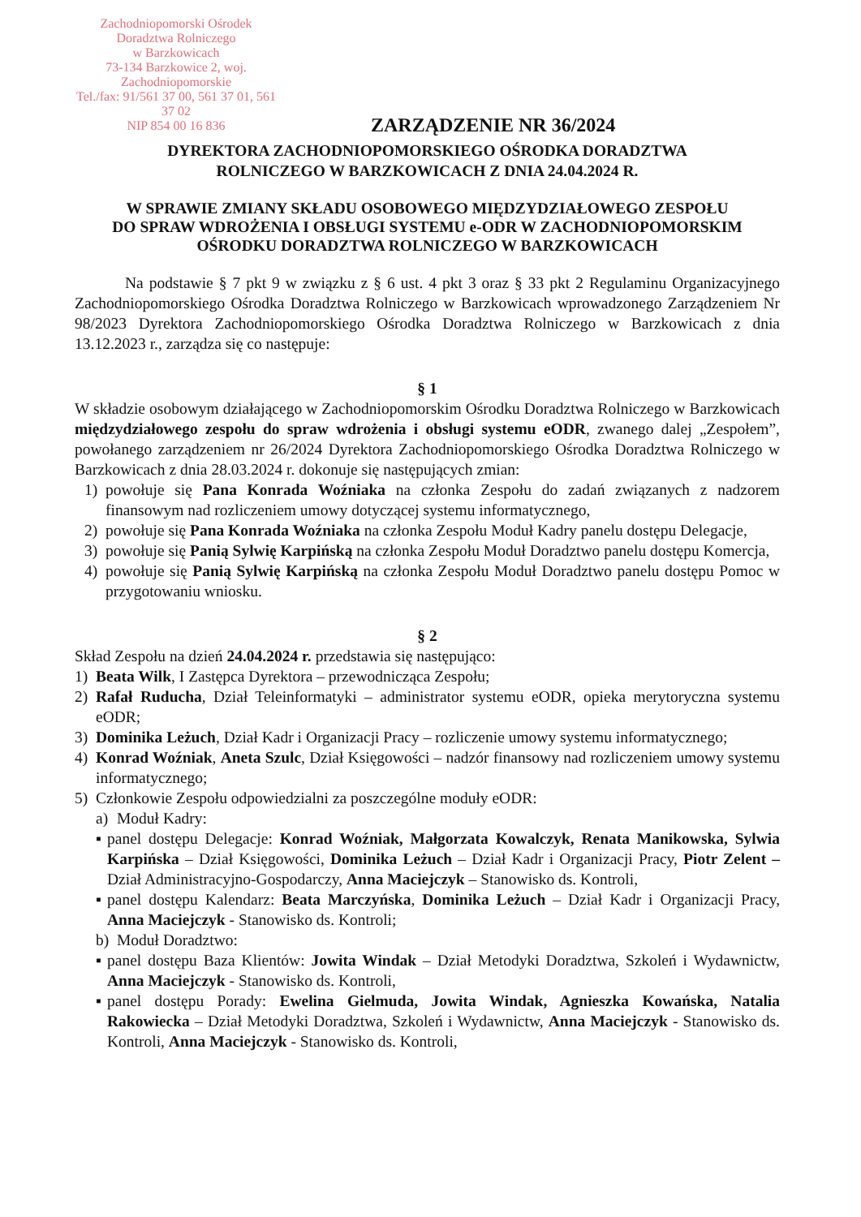Zachodniopomorski Ośrodek
Doradztwa Rolniczego
w Barzkowicach
73-134 Barzkowice 2, woj. Zachodniopomorskie
Tel./fax: 91/561 37 00, 561 37 01, 561 37 02
NIP 854 00 16 836
ZARZĄDZENIE NR 36/2024
DYREKTORA ZACHODNIOPOMORSKIEGO OŚRODKA DORADZTWA
ROLNICZEGO W BARZKOWICACH Z DNIA 24.04.2024 R.
W SPRAWIE ZMIANY SKŁADU OSOBOWEGO MIĘDZYDZIAŁOWEGO ZESPOŁU
DO SPRAW WDROŻENIA I OBSŁUGI SYSTEMU e-ODR W ZACHODNIOPOMORSKIM
OŚRODKU DORADZTWA ROLNICZEGO W BARZKOWICACH
Na podstawie § 7 pkt 9 w związku z § 6 ust. 4 pkt 3 oraz § 33 pkt 2 Regulaminu Organizacyjnego Zachodniopomorskiego Ośrodka Doradztwa Rolniczego w Barzkowicach wprowadzonego Zarządzeniem Nr 98/2023 Dyrektora Zachodniopomorskiego Ośrodka Doradztwa Rolniczego w Barzkowicach z dnia 13.12.2023 r., zarządza się co następuje:
§ 1
W składzie osobowym działającego w Zachodniopomorskim Ośrodku Doradztwa Rolniczego w Barzkowicach międzydziałowego zespołu do spraw wdrożenia i obsługi systemu eODR, zwanego dalej „Zespołem”, powołanego zarządzeniem nr 26/2024 Dyrektora Zachodniopomorskiego Ośrodka Doradztwa Rolniczego w Barzkowicach z dnia 28.03.2024 r. dokonuje się następujących zmian:
1) powołuje się Pana Konrada Woźniaka na członka Zespołu do zadań związanych z nadzorem finansowym nad rozliczeniem umowy dotyczącej systemu informatycznego,
2) powołuje się Pana Konrada Woźniaka na członka Zespołu Moduł Kadry panelu dostępu Delegacje,
3) powołuje się Panią Sylwię Karpińską na członka Zespołu Moduł Doradztwo panelu dostępu Komercja,
4) powołuje się Panią Sylwię Karpińską na członka Zespołu Moduł Doradztwo panelu dostępu Pomoc w przygotowaniu wniosku.
§ 2
Skład Zespołu na dzień 24.04.2024 r. przedstawia się następująco:
1) Beata Wilk, I Zastępca Dyrektora – przewodnicząca Zespołu;
2) Rafał Ruducha, Dział Teleinformatyki – administrator systemu eODR, opieka merytoryczna systemu eODR;
3) Dominika Leżuch, Dział Kadr i Organizacji Pracy – rozliczenie umowy systemu informatycznego;
4) Konrad Woźniak, Aneta Szulc, Dział Księgowości – nadzór finansowy nad rozliczeniem umowy systemu informatycznego;
5) Członkowie Zespołu odpowiedzialni za poszczególne moduły eODR:
a) Moduł Kadry:
▪ panel dostępu Delegacje: Konrad Woźniak, Małgorzata Kowalczyk, Renata Manikowska, Sylwia Karpińska – Dział Księgowości, Dominika Leżuch – Dział Kadr i Organizacji Pracy, Piotr Zelent – Dział Administracyjno-Gospodarczy, Anna Maciejczyk – Stanowisko ds. Kontroli,
▪ panel dostępu Kalendarz: Beata Marczyńska, Dominika Leżuch – Dział Kadr i Organizacji Pracy, Anna Maciejczyk - Stanowisko ds. Kontroli;
b) Moduł Doradztwo:
▪ panel dostępu Baza Klientów: Jowita Windak – Dział Metodyki Doradztwa, Szkoleń i Wydawnictw, Anna Maciejczyk - Stanowisko ds. Kontroli,
▪ panel dostępu Porady: Ewelina Gielmuda, Jowita Windak, Agnieszka Kowańska, Natalia Rakowiecka – Dział Metodyki Doradztwa, Szkoleń i Wydawnictw, Anna Maciejczyk - Stanowisko ds. Kontroli, Anna Maciejczyk - Stanowisko ds. Kontroli,